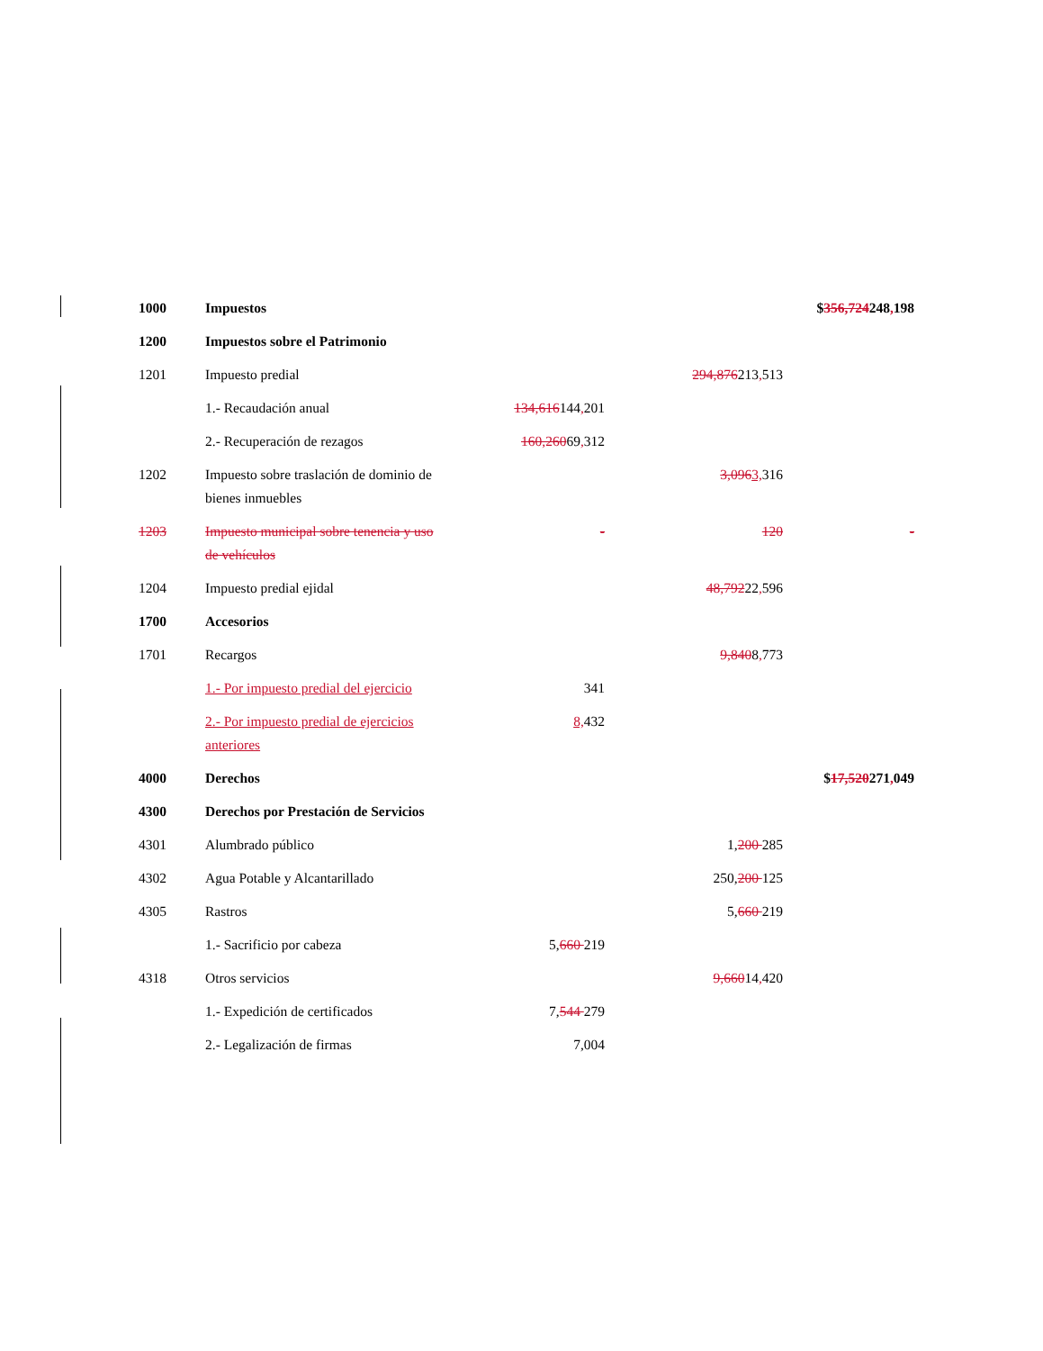| 1000 | Impuestos | | | $ 356,724 248 , 198 |
| 1200 | Impuestos sobre el Patrimonio | | | |
| 1201 | Impuesto predial | | 294,876 213 , 513 | |
| | 1.- Recaudación anual | 134,616 144 , 201 | | |
| | 2.- Recuperación de rezagos | 160,260 69 , 312 | | |
| 1202 | Impuesto sobre traslación de dominio de bienes inmuebles | | 3,096 3, 316 | |
| 1203 | Impuesto municipal sobre tenencia y uso de vehículos | - | 120 | - |
| 1204 | Impuesto predial ejidal | | 48,792 22 , 596 | |
| 1700 | Accesorios | | | |
| 1701 | Recargos | | 9,840 8 , 773 | |
| | 1.- Por impuesto predial del ejercicio | 341 | | |
| | 2.- Por impuesto predial de ejercicios anteriores | 8, 432 | | |
| 4000 | Derechos | | | $ 17,520 271 , 049 |
| 4300 | Derechos por Prestación de Servicios | | | |
| 4301 | Alumbrado público | | 1, 200 285 | |
| 4302 | Agua Potable y Alcantarillado | | 250, 200 125 | |
| 4305 | Rastros | | 5, 660 219 | |
| | 1.- Sacrificio por cabeza | 5, 660 219 | | |
| 4318 | Otros servicios | | 9,660 14 , 420 | |
| | 1.- Expedición de certificados | 7, 544 279 | | |
| | 2.- Legalización de firmas | 7,004 | | |